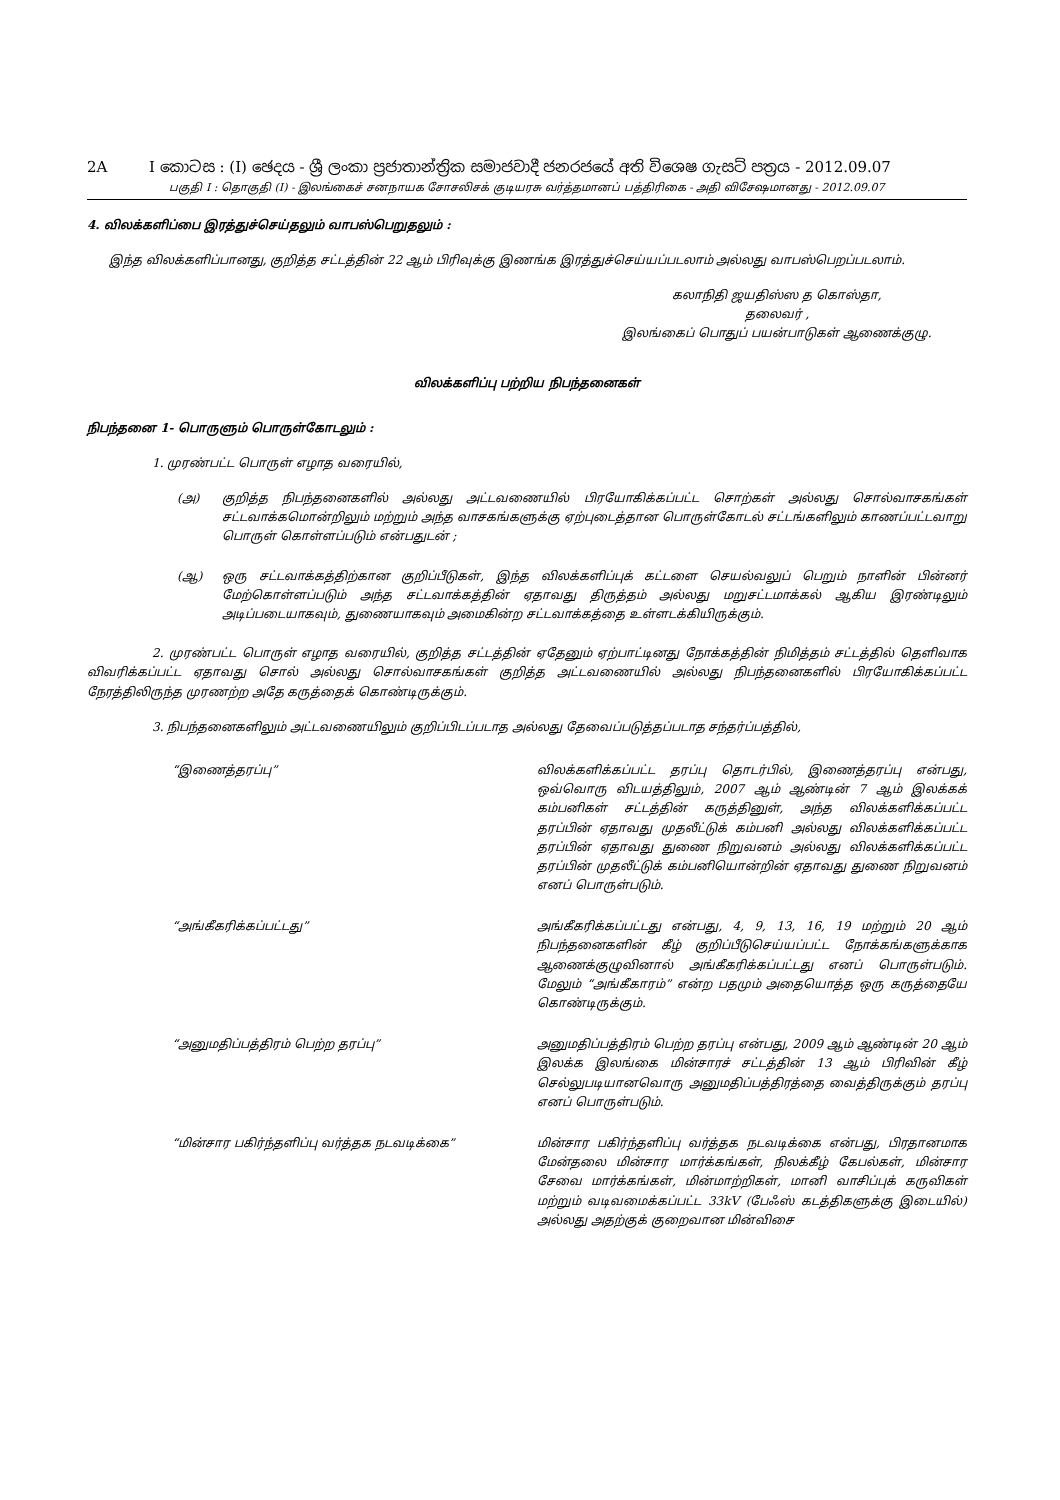2A I කොටස : (I) ඡෙදය - ශ්‍රී ලංකා ප්‍රජාතාන්ත්‍රික සමාජවාදී ජනරජයේ අති විශෙෂ ගැසට් පත්‍රය - 2012.09.07
பகுதி I : தொகுதி (I) - இலங்கைச் சனநாயக சோசலிசக் குடியரசு வர்த்தமானப் பத்திரிகை - அதி விசேஷமானது - 2012.09.07
4. விலக்களிப்பை இரத்துச்செய்தலும் வாபஸ்பெறுதலும் :
இந்த விலக்களிப்பானது, குறித்த சட்டத்தின் 22 ஆம் பிரிவுக்கு இணங்க இரத்துச்செய்யப்படலாம் அல்லது வாபஸ்பெறப்படலாம்.
கலாநிதி ஜயதிஸ்ஸ த கொஸ்தா,
தலைவர் ,
இலங்கைப் பொதுப் பயன்பாடுகள் ஆணைக்குழு.
விலக்களிப்பு பற்றிய நிபந்தனைகள்
நிபந்தனை 1- பொருளும் பொருள்கோடலும் :
1. முரண்பட்ட பொருள் எழாத வரையில்,
(அ) குறித்த நிபந்தனைகளில் அல்லது அட்டவணையில் பிரயோகிக்கப்பட்ட சொற்கள் அல்லது சொல்வாசகங்கள் சட்டவாக்கமொன்றிலும் மற்றும் அந்த வாசகங்களுக்கு ஏற்புடைத்தான பொருள்கோடல் சட்டங்களிலும் காணப்பட்டவாறு பொருள் கொள்ளப்படும் என்பதுடன் ;
(ஆ) ஒரு சட்டவாக்கத்திற்கான குறிப்பீடுகள், இந்த விலக்களிப்புக் கட்டளை செயல்வலுப் பெறும் நாளின் பின்னர் மேற்கொள்ளப்படும் அந்த சட்டவாக்கத்தின் ஏதாவது திருத்தம் அல்லது மறுசட்டமாக்கல் ஆகிய இரண்டிலும் அடிப்படையாகவும், துணையாகவும் அமைகின்ற சட்டவாக்கத்தை உள்ளடக்கியிருக்கும்.
2. முரண்பட்ட பொருள் எழாத வரையில், குறித்த சட்டத்தின் ஏதேனும் ஏற்பாட்டினது நோக்கத்தின் நிமித்தம் சட்டத்தில் தெளிவாக விவரிக்கப்பட்ட ஏதாவது சொல் அல்லது சொல்வாசகங்கள் குறித்த அட்டவணையில் அல்லது நிபந்தனைகளில் பிரயோகிக்கப்பட்ட நேரத்திலிருந்த முரணற்ற அதே கருத்தைக் கொண்டிருக்கும்.
3. நிபந்தனைகளிலும் அட்டவணையிலும் குறிப்பிடப்படாத அல்லது தேவைப்படுத்தப்படாத சந்தர்ப்பத்தில்,
“இணைத்தரப்பு” விலக்களிக்கப்பட்ட தரப்பு தொடர்பில், இணைத்தரப்பு என்பது, ஒவ்வொரு விடயத்திலும், 2007 ஆம் ஆண்டின் 7 ஆம் இலக்கக் கம்பனிகள் சட்டத்தின் கருத்தினுள், அந்த விலக்களிக்கப்பட்ட தரப்பின் ஏதாவது முதலீட்டுக் கம்பனி அல்லது விலக்களிக்கப்பட்ட தரப்பின் ஏதாவது துணை நிறுவனம் அல்லது விலக்களிக்கப்பட்ட தரப்பின் முதலீட்டுக் கம்பனியொன்றின் ஏதாவது துணை நிறுவனம் எனப் பொருள்படும்.
“அங்கீகரிக்கப்பட்டது” அங்கீகரிக்கப்பட்டது என்பது, 4, 9, 13, 16, 19 மற்றும் 20 ஆம் நிபந்தனைகளின் கீழ் குறிப்பீடுசெய்யப்பட்ட நோக்கங்களுக்காக ஆணைக்குழுவினால் அங்கீகரிக்கப்பட்டது எனப் பொருள்படும். மேலும் “அங்கீகாரம்” என்ற பதமும் அதையொத்த ஒரு கருத்தையே கொண்டிருக்கும்.
“அனுமதிப்பத்திரம் பெற்ற தரப்பு” அனுமதிப்பத்திரம் பெற்ற தரப்பு என்பது, 2009 ஆம் ஆண்டின் 20 ஆம் இலக்க இலங்கை மின்சாரச் சட்டத்தின் 13 ஆம் பிரிவின் கீழ் செல்லுபடியானவொரு அனுமதிப்பத்திரத்தை வைத்திருக்கும் தரப்பு எனப் பொருள்படும்.
“மின்சார பகிர்ந்தளிப்பு வர்த்தக நடவடிக்கை” மின்சார பகிர்ந்தளிப்பு வர்த்தக நடவடிக்கை என்பது, பிரதானமாக மேன்தலை மின்சார மார்க்கங்கள், நிலக்கீழ் கேபல்கள், மின்சார சேவை மார்க்கங்கள், மின்மாற்றிகள், மானி வாசிப்புக் கருவிகள் மற்றும் வடிவமைக்கப்பட்ட 33kV (பேஃஸ் கடத்திகளுக்கு இடையில்) அல்லது அதற்குக் குறைவான மின்விசை